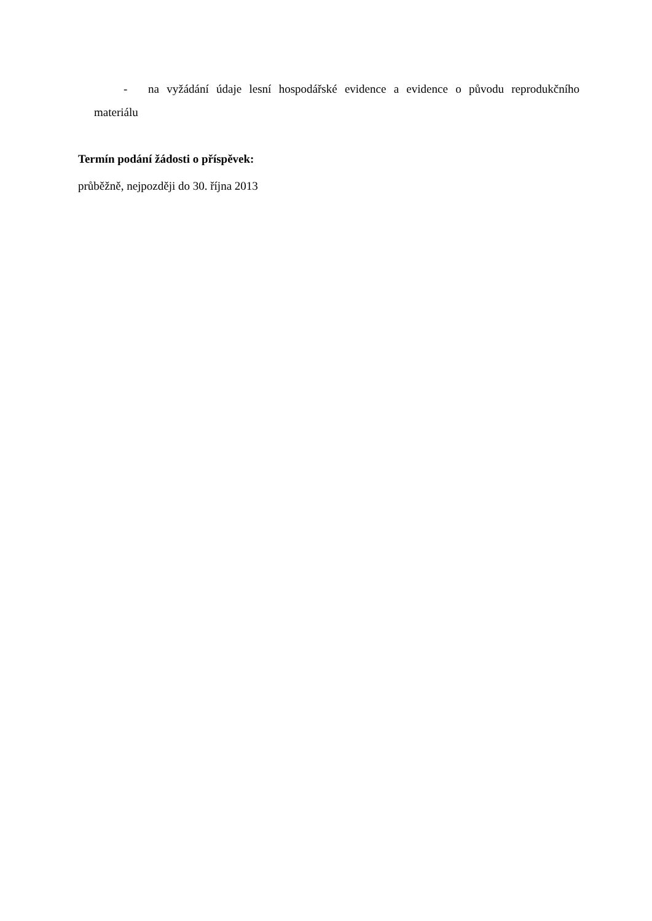- na vyžádání údaje lesní hospodářské evidence a evidence o původu reprodukčního materiálu
Termín podání žádosti o příspěvek:
průběžně, nejpozději do 30. října 2013